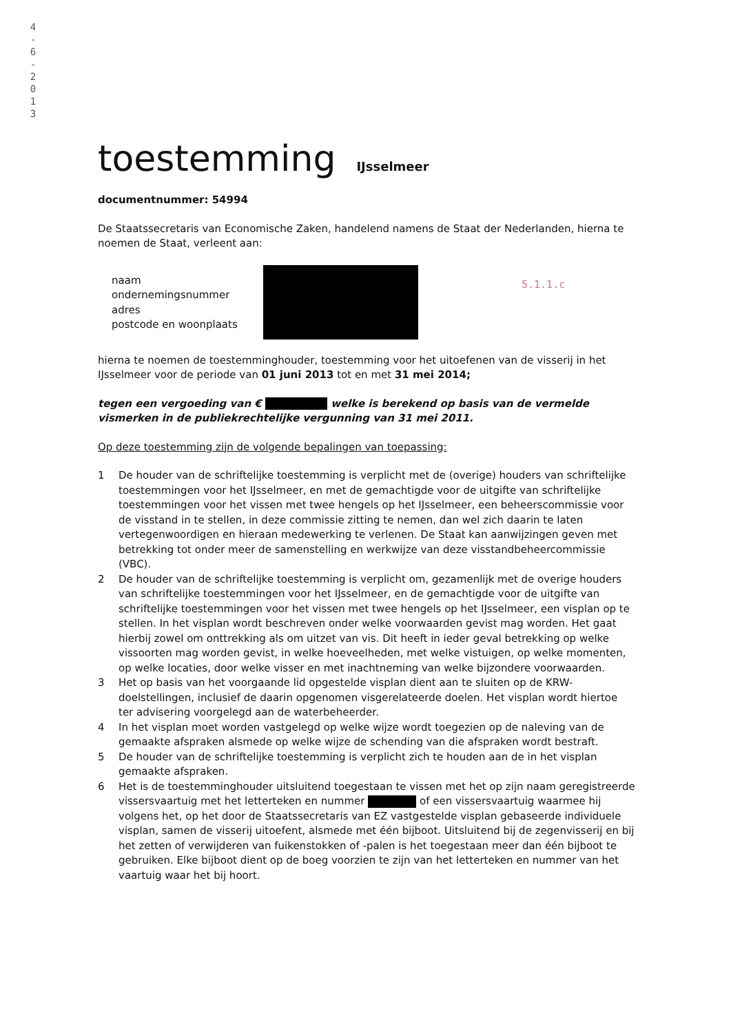4
-
6
-
2
0
1
3
toestemming
IJsselmeer
documentnummer: 54994
De Staatssecretaris van Economische Zaken, handelend namens de Staat der Nederlanden, hierna te noemen de Staat, verleent aan:
naam
ondernemingsnummer
adres
postcode en woonplaats
5.1.1.c
hierna te noemen de toestemminghouder, toestemming voor het uitoefenen van de visserij in het IJsselmeer voor de periode van 01 juni 2013 tot en met 31 mei 2014;
tegen een vergoeding van € welke is berekend op basis van de vermelde vismerken in de publiekrechtelijke vergunning van 31 mei 2011.
Op deze toestemming zijn de volgende bepalingen van toepassing:
1 De houder van de schriftelijke toestemming is verplicht met de (overige) houders van schriftelijke toestemmingen voor het IJsselmeer, en met de gemachtigde voor de uitgifte van schriftelijke toestemmingen voor het vissen met twee hengels op het IJsselmeer, een beheerscommissie voor de visstand in te stellen, in deze commissie zitting te nemen, dan wel zich daarin te laten vertegenwoordigen en hieraan medewerking te verlenen. De Staat kan aanwijzingen geven met betrekking tot onder meer de samenstelling en werkwijze van deze visstandbeheercommissie (VBC).
2 De houder van de schriftelijke toestemming is verplicht om, gezamenlijk met de overige houders van schriftelijke toestemmingen voor het IJsselmeer, en de gemachtigde voor de uitgifte van schriftelijke toestemmingen voor het vissen met twee hengels op het IJsselmeer, een visplan op te stellen. In het visplan wordt beschreven onder welke voorwaarden gevist mag worden. Het gaat hierbij zowel om onttrekking als om uitzet van vis. Dit heeft in ieder geval betrekking op welke vissoorten mag worden gevist, in welke hoeveelheden, met welke vistuigen, op welke momenten, op welke locaties, door welke visser en met inachtneming van welke bijzondere voorwaarden.
3 Het op basis van het voorgaande lid opgestelde visplan dient aan te sluiten op de KRW-doelstellingen, inclusief de daarin opgenomen visgerelateerde doelen. Het visplan wordt hiertoe ter advisering voorgelegd aan de waterbeheerder.
4 In het visplan moet worden vastgelegd op welke wijze wordt toegezien op de naleving van de gemaakte afspraken alsmede op welke wijze de schending van die afspraken wordt bestraft.
5 De houder van de schriftelijke toestemming is verplicht zich te houden aan de in het visplan gemaakte afspraken.
6 Het is de toestemminghouder uitsluitend toegestaan te vissen met het op zijn naam geregistreerde vissersvaartuig met het letterteken en nummer of een vissersvaartuig waarmee hij volgens het, op het door de Staatssecretaris van EZ vastgestelde visplan gebaseerde individuele visplan, samen de visserij uitoefent, alsmede met één bijboot. Uitsluitend bij de zegenvisserij en bij het zetten of verwijderen van fuikenstokken of -palen is het toegestaan meer dan één bijboot te gebruiken. Elke bijboot dient op de boeg voorzien te zijn van het letterteken en nummer van het vaartuig waar het bij hoort.